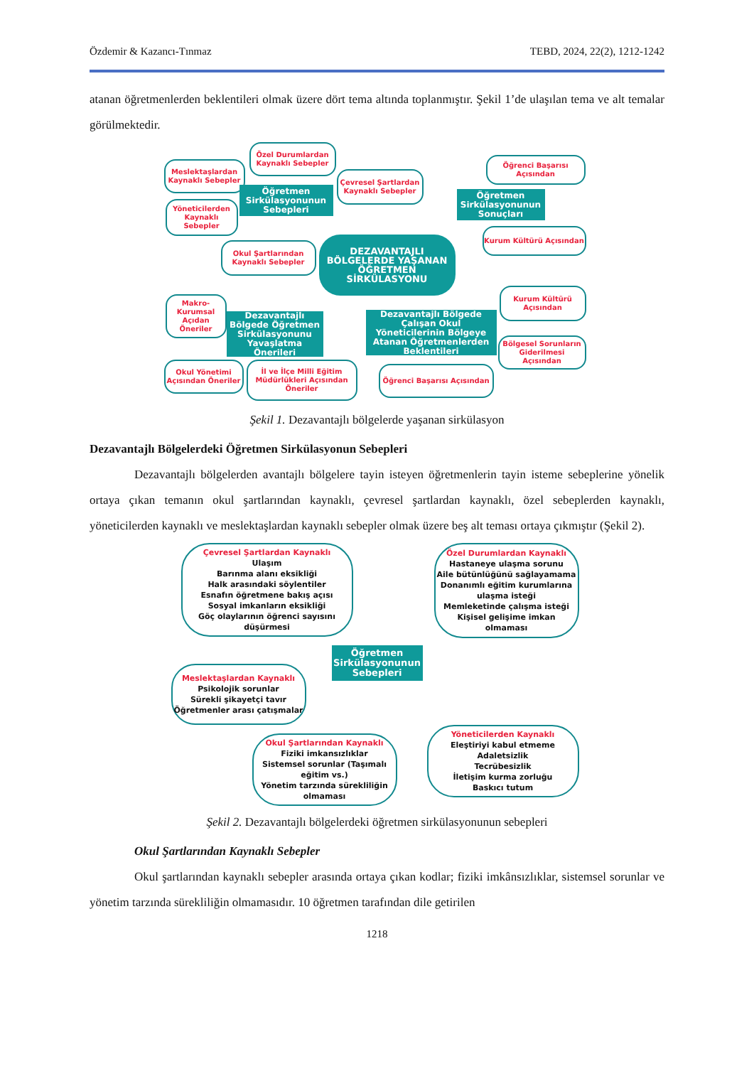Özdemir & Kazancı-Tınmaz TEBD, 2024, 22(2), 1212-1242
atanan öğretmenlerden beklentileri olmak üzere dört tema altında toplanmıştır. Şekil 1’de ulaşılan tema ve alt temalar görülmektedir.
Meslektaşlardan Kaynaklı Sebepler
Özel Durumlardan Kaynaklı Sebepler
Çevresel Şartlardan Kaynaklı Sebepler
Öğretmen Sirkülasyonunun Sebepleri
Yöneticilerden Kaynaklı Sebepler
Okul Şartlarından Kaynaklı Sebepler
DEZAVANTAJLI BÖLGELERDE YAŞANAN ÖĞRETMEN SİRKÜLASYONU
Öğrenci Başarısı Açısından
Öğretmen Sirkülasyonunun Sonuçları
Kurum Kültürü Açısından
Kurum Kültürü Açısından
Makro-Kurumsal Açıdan Öneriler
Dezavantajlı Bölgede Öğretmen Sirkülasyonunu Yavaşlatma Önerileri
Dezavantajlı Bölgede Çalışan Okul Yöneticilerinin Bölgeye Atanan Öğretmenlerden Beklentileri
Bölgesel Sorunların Giderilmesi Açısından
Okul Yönetimi Açısından Öneriler
İl ve İlçe Milli Eğitim Müdürlükleri Açısından Öneriler
Öğrenci Başarısı Açısından
Şekil 1. Dezavantajlı bölgelerde yaşanan sirkülasyon
Dezavantajlı Bölgelerdeki Öğretmen Sirkülasyonun Sebepleri
Dezavantajlı bölgelerden avantajlı bölgelere tayin isteyen öğretmenlerin tayin isteme sebeplerine yönelik ortaya çıkan temanın okul şartlarından kaynaklı, çevresel şartlardan kaynaklı, özel sebeplerden kaynaklı, yöneticilerden kaynaklı ve meslektaşlardan kaynaklı sebepler olmak üzere beş alt teması ortaya çıkmıştır (Şekil 2).
Çevresel Şartlardan Kaynaklı
Ulaşım
Barınma alanı eksikliği
Halk arasındaki söylentiler
Esnafın öğretmene bakış açısı
Sosyal imkanların eksikliği
Göç olaylarının öğrenci sayısını düşürmesi
Özel Durumlardan Kaynaklı
Hastaneye ulaşma sorunu
Aile bütünlüğünü sağlayamama
Donanımlı eğitim kurumlarına ulaşma isteği
Memleketinde çalışma isteği
Kişisel gelişime imkan olmaması
Öğretmen Sirkülasyonunun Sebepleri
Meslektaşlardan Kaynaklı
Psikolojik sorunlar
Sürekli şikayetçi tavır
Öğretmenler arası çatışmalar
Yöneticilerden Kaynaklı
Eleştiriyi kabul etmeme
Adaletsizlik
Tecrübesizlik
İletişim kurma zorluğu
Baskıcı tutum
Okul Şartlarından Kaynaklı
Fiziki imkansızlıklar
Sistemsel sorunlar (Taşımalı eğitim vs.)
Yönetim tarzında sürekliliğin olmaması
Şekil 2. Dezavantajlı bölgelerdeki öğretmen sirkülasyonunun sebepleri
Okul Şartlarından Kaynaklı Sebepler
Okul şartlarından kaynaklı sebepler arasında ortaya çıkan kodlar; fiziki imkânsızlıklar, sistemsel sorunlar ve yönetim tarzında sürekliliğin olmamasıdır. 10 öğretmen tarafından dile getirilen
1218